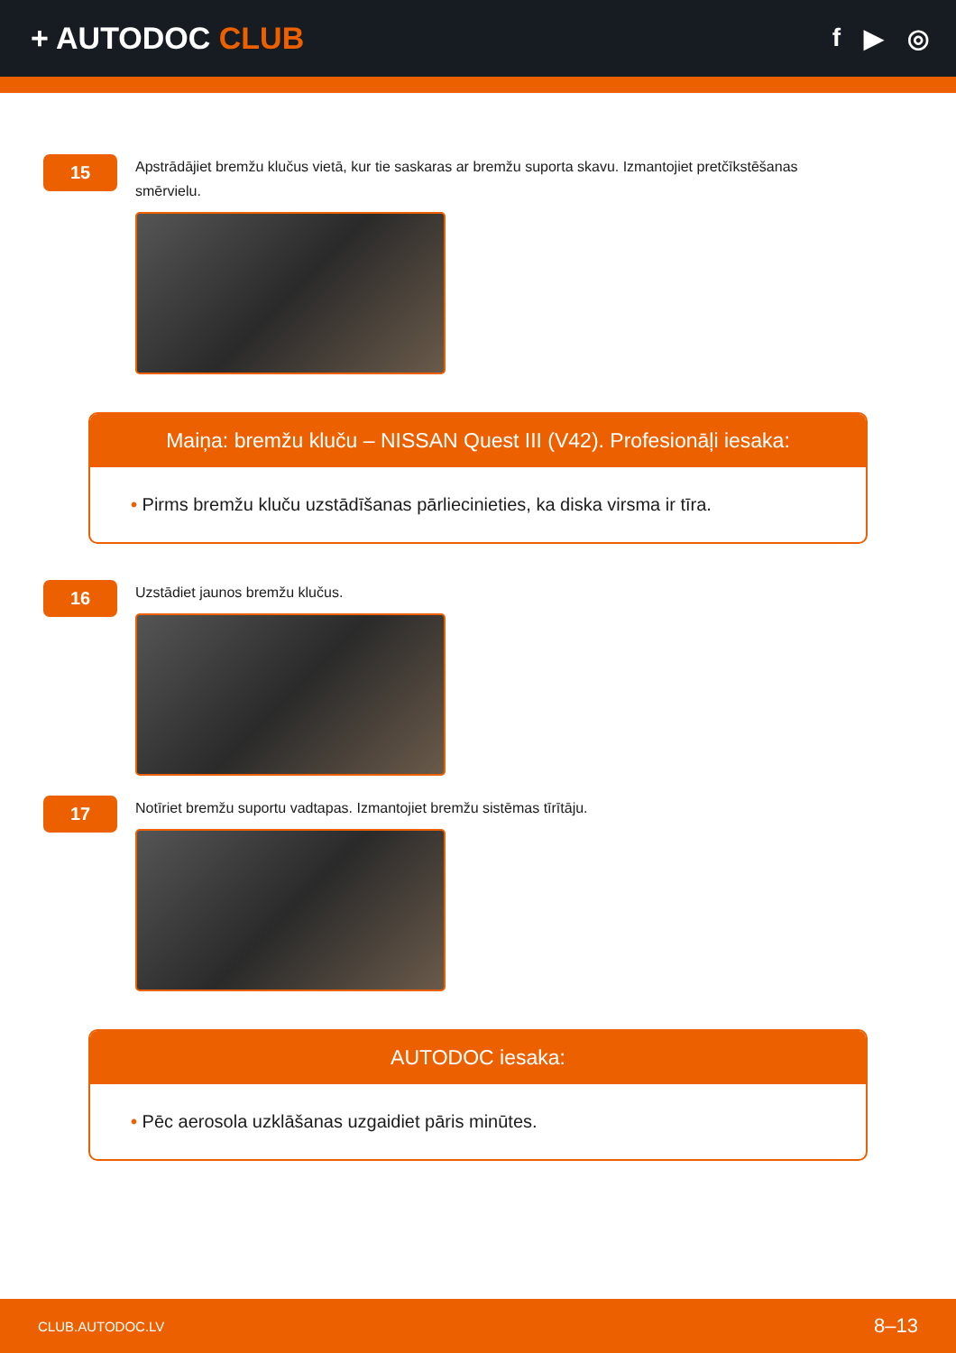+ AUTODOC CLUB
f ▶ ◎
15
Apstrādājiet bremžu klučus vietā, kur tie saskaras ar bremžu suporta skavu. Izmantojiet pretčīkstēšanas smērvielu.
Maiņa: bremžu kluču – NISSAN Quest III (V42). Profesionāļi iesaka:
• Pirms bremžu kluču uzstādīšanas pārliecinieties, ka diska virsma ir tīra.
16
Uzstādiet jaunos bremžu klučus.
17
Notīriet bremžu suportu vadtapas. Izmantojiet bremžu sistēmas tīrītāju.
AUTODOC iesaka:
• Pēc aerosola uzklāšanas uzgaidiet pāris minūtes.
CLUB.AUTODOC.LV 8–13